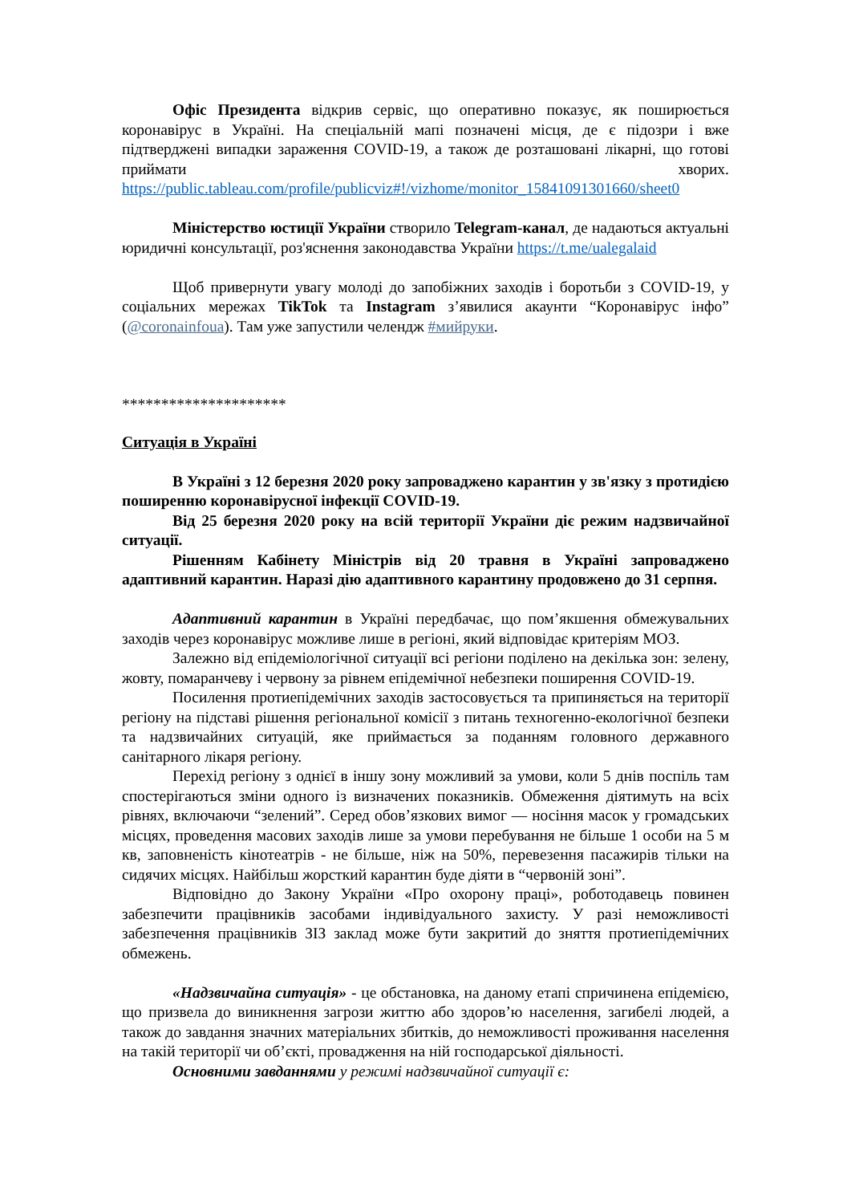Офіс Президента відкрив сервіс, що оперативно показує, як поширюється коронавірус в Україні. На спеціальній мапі позначені місця, де є підозри і вже підтверджені випадки зараження COVID-19, а також де розташовані лікарні, що готові приймати хворих. https://public.tableau.com/profile/publicviz#!/vizhome/monitor_15841091301660/sheet0
Міністерство юстиції України створило Telegram-канал, де надаються актуальні юридичні консультації, роз'яснення законодавства України https://t.me/ualegalaid
Щоб привернути увагу молоді до запобіжних заходів і боротьби з COVID-19, у соціальних мережах TikTok та Instagram з’явилися акаунти “Коронавірус інфо” (@coronainfoua). Там уже запустили челендж #мийруки.
*********************
Ситуація в Україні
В Україні з 12 березня 2020 року запроваджено карантин у зв'язку з протидією поширенню коронавірусної інфекції COVID-19.
Від 25 березня 2020 року на всій території України діє режим надзвичайної ситуації.
Рішенням Кабінету Міністрів від 20 травня в Україні запроваджено адаптивний карантин. Наразі дію адаптивного карантину продовжено до 31 серпня.
Адаптивний карантин в Україні передбачає, що пом’якшення обмежувальних заходів через коронавірус можливе лише в регіоні, який відповідає критеріям МОЗ.
Залежно від епідеміологічної ситуації всі регіони поділено на декілька зон: зелену, жовту, помаранчеву і червону за рівнем епідемічної небезпеки поширення COVID-19.
Посилення протиепідемічних заходів застосовується та припиняється на території регіону на підставі рішення регіональної комісії з питань техногенно-екологічної безпеки та надзвичайних ситуацій, яке приймається за поданням головного державного санітарного лікаря регіону.
Перехід регіону з однієї в іншу зону можливий за умови, коли 5 днів поспіль там спостерігаються зміни одного із визначених показників. Обмеження діятимуть на всіх рівнях, включаючи “зелений”. Серед обов’язкових вимог — носіння масок у громадських місцях, проведення масових заходів лише за умови перебування не більше 1 особи на 5 м кв, заповненість кінотеатрів - не більше, ніж на 50%, перевезення пасажирів тільки на сидячих місцях. Найбільш жорсткий карантин буде діяти в “червоній зоні”.
Відповідно до Закону України «Про охорону праці», роботодавець повинен забезпечити працівників засобами індивідуального захисту. У разі неможливості забезпечення працівників ЗІЗ заклад може бути закритий до зняття протиепідемічних обмежень.
«Надзвичайна ситуація» - це обстановка, на даному етапі спричинена епідемією, що призвела до виникнення загрози життю або здоров’ю населення, загибелі людей, а також до завдання значних матеріальних збитків, до неможливості проживання населення на такій території чи об’єкті, провадження на ній господарської діяльності.
Основними завданнями у режимі надзвичайної ситуації є: